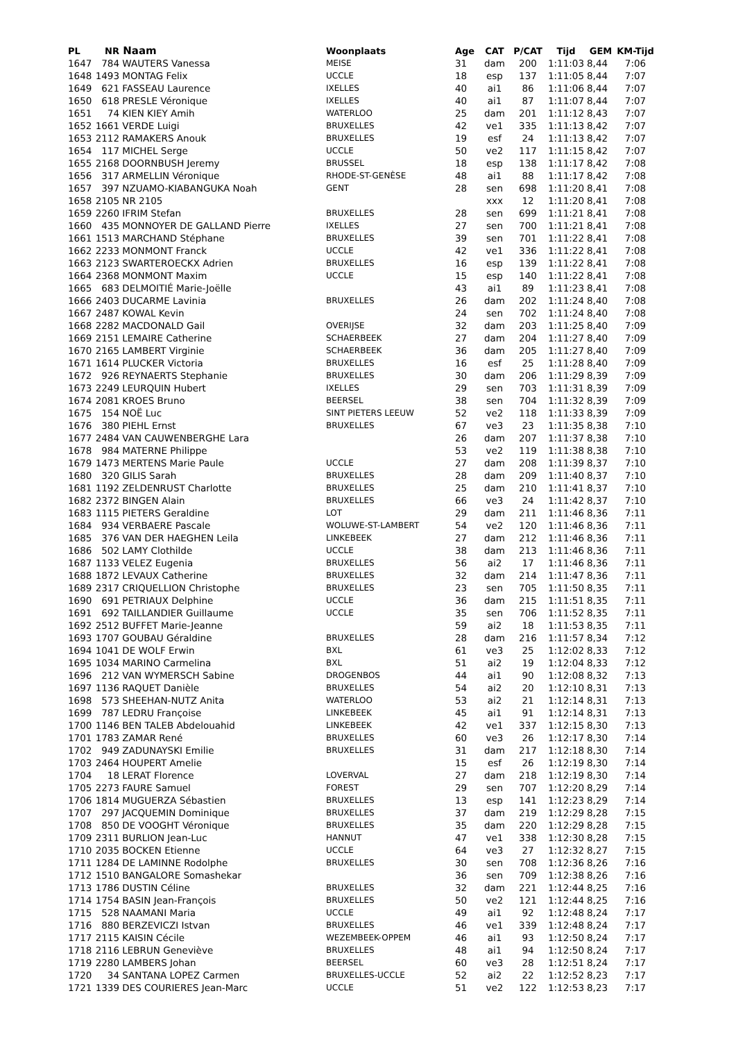| PL | NR | Naam | Woonplaats | Age | CAT | P/CAT | Tijd | GEM | KM-Tijd |
| --- | --- | --- | --- | --- | --- | --- | --- | --- | --- |
| 1647 | 784 | WAUTERS Vanessa | MEISE | 31 | dam | 200 | 1:11:03 | 8,44 | 7:06 |
| 1648 | 1493 | MONTAG Felix | UCCLE | 18 | esp | 137 | 1:11:05 | 8,44 | 7:07 |
| 1649 | 621 | FASSEAU Laurence | IXELLES | 40 | ai1 | 86 | 1:11:06 | 8,44 | 7:07 |
| 1650 | 618 | PRESLE Véronique | IXELLES | 40 | ai1 | 87 | 1:11:07 | 8,44 | 7:07 |
| 1651 | 74 | KIEN KIEY Amih | WATERLOO | 25 | dam | 201 | 1:11:12 | 8,43 | 7:07 |
| 1652 | 1661 | VERDE Luigi | BRUXELLES | 42 | ve1 | 335 | 1:11:13 | 8,42 | 7:07 |
| 1653 | 2112 | RAMAKERS Anouk | BRUXELLES | 19 | esf | 24 | 1:11:13 | 8,42 | 7:07 |
| 1654 | 117 | MICHEL Serge | UCCLE | 50 | ve2 | 117 | 1:11:15 | 8,42 | 7:07 |
| 1655 | 2168 | DOORNBUSH Jeremy | BRUSSEL | 18 | esp | 138 | 1:11:17 | 8,42 | 7:08 |
| 1656 | 317 | ARMELLIN Véronique | RHODE-ST-GENÈSE | 48 | ai1 | 88 | 1:11:17 | 8,42 | 7:08 |
| 1657 | 397 | NZUAMO-KIABANGUKA Noah | GENT | 28 | sen | 698 | 1:11:20 | 8,41 | 7:08 |
| 1658 | 2105 | NR 2105 | | | xxx | 12 | 1:11:20 | 8,41 | 7:08 |
| 1659 | 2260 | IFRIM Stefan | BRUXELLES | 28 | sen | 699 | 1:11:21 | 8,41 | 7:08 |
| 1660 | 435 | MONNOYER DE GALLAND Pierre | IXELLES | 27 | sen | 700 | 1:11:21 | 8,41 | 7:08 |
| 1661 | 1513 | MARCHAND Stéphane | BRUXELLES | 39 | sen | 701 | 1:11:22 | 8,41 | 7:08 |
| 1662 | 2233 | MONMONT Franck | UCCLE | 42 | ve1 | 336 | 1:11:22 | 8,41 | 7:08 |
| 1663 | 2123 | SWARTEROECKX Adrien | BRUXELLES | 16 | esp | 139 | 1:11:22 | 8,41 | 7:08 |
| 1664 | 2368 | MONMONT Maxim | UCCLE | 15 | esp | 140 | 1:11:22 | 8,41 | 7:08 |
| 1665 | 683 | DELMOITIÉ Marie-Joëlle | | 43 | ai1 | 89 | 1:11:23 | 8,41 | 7:08 |
| 1666 | 2403 | DUCARME Lavinia | BRUXELLES | 26 | dam | 202 | 1:11:24 | 8,40 | 7:08 |
| 1667 | 2487 | KOWAL Kevin | | 24 | sen | 702 | 1:11:24 | 8,40 | 7:08 |
| 1668 | 2282 | MACDONALD Gail | OVERIJSE | 32 | dam | 203 | 1:11:25 | 8,40 | 7:09 |
| 1669 | 2151 | LEMAIRE Catherine | SCHAERBEEK | 27 | dam | 204 | 1:11:27 | 8,40 | 7:09 |
| 1670 | 2165 | LAMBERT Virginie | SCHAERBEEK | 36 | dam | 205 | 1:11:27 | 8,40 | 7:09 |
| 1671 | 1614 | PLUCKER Victoria | BRUXELLES | 16 | esf | 25 | 1:11:28 | 8,40 | 7:09 |
| 1672 | 926 | REYNAERTS Stephanie | BRUXELLES | 30 | dam | 206 | 1:11:29 | 8,39 | 7:09 |
| 1673 | 2249 | LEURQUIN Hubert | IXELLES | 29 | sen | 703 | 1:11:31 | 8,39 | 7:09 |
| 1674 | 2081 | KROES Bruno | BEERSEL | 38 | sen | 704 | 1:11:32 | 8,39 | 7:09 |
| 1675 | 154 | NOË Luc | SINT PIETERS LEEUW | 52 | ve2 | 118 | 1:11:33 | 8,39 | 7:09 |
| 1676 | 380 | PIEHL Ernst | BRUXELLES | 67 | ve3 | 23 | 1:11:35 | 8,38 | 7:10 |
| 1677 | 2484 | VAN CAUWENBERGHE Lara | | 26 | dam | 207 | 1:11:37 | 8,38 | 7:10 |
| 1678 | 984 | MATERNE Philippe | | 53 | ve2 | 119 | 1:11:38 | 8,38 | 7:10 |
| 1679 | 1473 | MERTENS Marie Paule | UCCLE | 27 | dam | 208 | 1:11:39 | 8,37 | 7:10 |
| 1680 | 320 | GILIS Sarah | BRUXELLES | 28 | dam | 209 | 1:11:40 | 8,37 | 7:10 |
| 1681 | 1192 | ZELDENRUST Charlotte | BRUXELLES | 25 | dam | 210 | 1:11:41 | 8,37 | 7:10 |
| 1682 | 2372 | BINGEN Alain | BRUXELLES | 66 | ve3 | 24 | 1:11:42 | 8,37 | 7:10 |
| 1683 | 1115 | PIETERS Geraldine | LOT | 29 | dam | 211 | 1:11:46 | 8,36 | 7:11 |
| 1684 | 934 | VERBAERE Pascale | WOLUWE-ST-LAMBERT | 54 | ve2 | 120 | 1:11:46 | 8,36 | 7:11 |
| 1685 | 376 | VAN DER HAEGHEN Leila | LINKEBEEK | 27 | dam | 212 | 1:11:46 | 8,36 | 7:11 |
| 1686 | 502 | LAMY Clothilde | UCCLE | 38 | dam | 213 | 1:11:46 | 8,36 | 7:11 |
| 1687 | 1133 | VELEZ Eugenia | BRUXELLES | 56 | ai2 | 17 | 1:11:46 | 8,36 | 7:11 |
| 1688 | 1872 | LEVAUX Catherine | BRUXELLES | 32 | dam | 214 | 1:11:47 | 8,36 | 7:11 |
| 1689 | 2317 | CRIQUELLION Christophe | BRUXELLES | 23 | sen | 705 | 1:11:50 | 8,35 | 7:11 |
| 1690 | 691 | PETRIAUX Delphine | UCCLE | 36 | dam | 215 | 1:11:51 | 8,35 | 7:11 |
| 1691 | 692 | TAILLANDIER Guillaume | UCCLE | 35 | sen | 706 | 1:11:52 | 8,35 | 7:11 |
| 1692 | 2512 | BUFFET Marie-Jeanne | | 59 | ai2 | 18 | 1:11:53 | 8,35 | 7:11 |
| 1693 | 1707 | GOUBAU Géraldine | BRUXELLES | 28 | dam | 216 | 1:11:57 | 8,34 | 7:12 |
| 1694 | 1041 | DE WOLF Erwin | BXL | 61 | ve3 | 25 | 1:12:02 | 8,33 | 7:12 |
| 1695 | 1034 | MARINO Carmelina | BXL | 51 | ai2 | 19 | 1:12:04 | 8,33 | 7:12 |
| 1696 | 212 | VAN WYMERSCH Sabine | DROGENBOS | 44 | ai1 | 90 | 1:12:08 | 8,32 | 7:13 |
| 1697 | 1136 | RAQUET Danièle | BRUXELLES | 54 | ai2 | 20 | 1:12:10 | 8,31 | 7:13 |
| 1698 | 573 | SHEEHAN-NUTZ Anita | WATERLOO | 53 | ai2 | 21 | 1:12:14 | 8,31 | 7:13 |
| 1699 | 787 | LEDRU Françoise | LINKEBEEK | 45 | ai1 | 91 | 1:12:14 | 8,31 | 7:13 |
| 1700 | 1146 | BEN TALEB Abdelouahid | LINKEBEEK | 42 | ve1 | 337 | 1:12:15 | 8,30 | 7:13 |
| 1701 | 1783 | ZAMAR René | BRUXELLES | 60 | ve3 | 26 | 1:12:17 | 8,30 | 7:14 |
| 1702 | 949 | ZADUNAYSKI Emilie | BRUXELLES | 31 | dam | 217 | 1:12:18 | 8,30 | 7:14 |
| 1703 | 2464 | HOUPERT Amelie | | 15 | esf | 26 | 1:12:19 | 8,30 | 7:14 |
| 1704 | 18 | LERAT Florence | LOVERVAL | 27 | dam | 218 | 1:12:19 | 8,30 | 7:14 |
| 1705 | 2273 | FAURE Samuel | FOREST | 29 | sen | 707 | 1:12:20 | 8,29 | 7:14 |
| 1706 | 1814 | MUGUERZA Sébastien | BRUXELLES | 13 | esp | 141 | 1:12:23 | 8,29 | 7:14 |
| 1707 | 297 | JACQUEMIN Dominique | BRUXELLES | 37 | dam | 219 | 1:12:29 | 8,28 | 7:15 |
| 1708 | 850 | DE VOOGHT Véronique | BRUXELLES | 35 | dam | 220 | 1:12:29 | 8,28 | 7:15 |
| 1709 | 2311 | BURLION Jean-Luc | HANNUT | 47 | ve1 | 338 | 1:12:30 | 8,28 | 7:15 |
| 1710 | 2035 | BOCKEN Etienne | UCCLE | 64 | ve3 | 27 | 1:12:32 | 8,27 | 7:15 |
| 1711 | 1284 | DE LAMINNE Rodolphe | BRUXELLES | 30 | sen | 708 | 1:12:36 | 8,26 | 7:16 |
| 1712 | 1510 | BANGALORE Somashekar | | 36 | sen | 709 | 1:12:38 | 8,26 | 7:16 |
| 1713 | 1786 | DUSTIN Céline | BRUXELLES | 32 | dam | 221 | 1:12:44 | 8,25 | 7:16 |
| 1714 | 1754 | BASIN Jean-François | BRUXELLES | 50 | ve2 | 121 | 1:12:44 | 8,25 | 7:16 |
| 1715 | 528 | NAAMANI Maria | UCCLE | 49 | ai1 | 92 | 1:12:48 | 8,24 | 7:17 |
| 1716 | 880 | BERZEVICZI Istvan | BRUXELLES | 46 | ve1 | 339 | 1:12:48 | 8,24 | 7:17 |
| 1717 | 2115 | KAISIN Cécile | WEZEMBEEK-OPPEM | 46 | ai1 | 93 | 1:12:50 | 8,24 | 7:17 |
| 1718 | 2116 | LEBRUN Geneviève | BRUXELLES | 48 | ai1 | 94 | 1:12:50 | 8,24 | 7:17 |
| 1719 | 2280 | LAMBERS Johan | BEERSEL | 60 | ve3 | 28 | 1:12:51 | 8,24 | 7:17 |
| 1720 | 34 | SANTANA LOPEZ Carmen | BRUXELLES-UCCLE | 52 | ai2 | 22 | 1:12:52 | 8,23 | 7:17 |
| 1721 | 1339 | DES COURIERES Jean-Marc | UCCLE | 51 | ve2 | 122 | 1:12:53 | 8,23 | 7:17 |